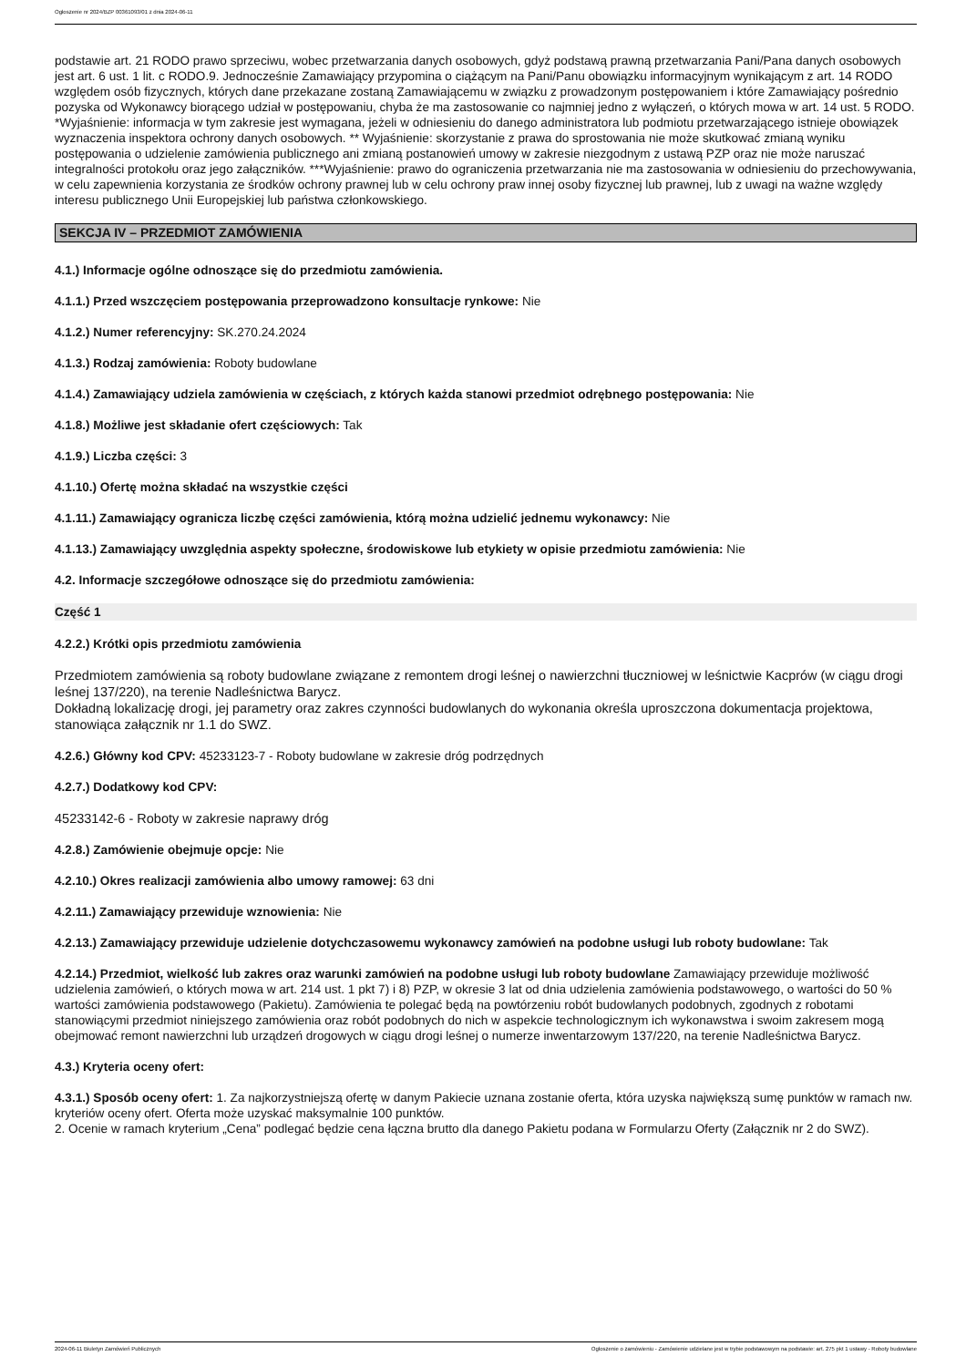Ogłoszenie nr 2024/BZP 00361093/01 z dnia 2024-06-11
podstawie art. 21 RODO prawo sprzeciwu, wobec przetwarzania danych osobowych, gdyż podstawą prawną przetwarzania Pani/Pana danych osobowych jest art. 6 ust. 1 lit. c RODO.9. Jednocześnie Zamawiający przypomina o ciążącym na Pani/Panu obowiązku informacyjnym wynikającym z art. 14 RODO względem osób fizycznych, których dane przekazane zostaną Zamawiającemu w związku z prowadzonym postępowaniem i które Zamawiający pośrednio pozyska od Wykonawcy biorącego udział w postępowaniu, chyba że ma zastosowanie co najmniej jedno z wyłączeń, o których mowa w art. 14 ust. 5 RODO. *Wyjaśnienie: informacja w tym zakresie jest wymagana, jeżeli w odniesieniu do danego administratora lub podmiotu przetwarzającego istnieje obowiązek wyznaczenia inspektora ochrony danych osobowych. ** Wyjaśnienie: skorzystanie z prawa do sprostowania nie może skutkować zmianą wyniku postępowania o udzielenie zamówienia publicznego ani zmianą postanowień umowy w zakresie niezgodnym z ustawą PZP oraz nie może naruszać integralności protokołu oraz jego załączników. ***Wyjaśnienie: prawo do ograniczenia przetwarzania nie ma zastosowania w odniesieniu do przechowywania, w celu zapewnienia korzystania ze środków ochrony prawnej lub w celu ochrony praw innej osoby fizycznej lub prawnej, lub z uwagi na ważne względy interesu publicznego Unii Europejskiej lub państwa członkowskiego.
SEKCJA IV – PRZEDMIOT ZAMÓWIENIA
4.1.) Informacje ogólne odnoszące się do przedmiotu zamówienia.
4.1.1.) Przed wszczęciem postępowania przeprowadzono konsultacje rynkowe: Nie
4.1.2.) Numer referencyjny: SK.270.24.2024
4.1.3.) Rodzaj zamówienia: Roboty budowlane
4.1.4.) Zamawiający udziela zamówienia w częściach, z których każda stanowi przedmiot odrębnego postępowania: Nie
4.1.8.) Możliwe jest składanie ofert częściowych: Tak
4.1.9.) Liczba części: 3
4.1.10.) Ofertę można składać na wszystkie części
4.1.11.) Zamawiający ogranicza liczbę części zamówienia, którą można udzielić jednemu wykonawcy: Nie
4.1.13.) Zamawiający uwzględnia aspekty społeczne, środowiskowe lub etykiety w opisie przedmiotu zamówienia: Nie
4.2. Informacje szczegółowe odnoszące się do przedmiotu zamówienia:
Część 1
4.2.2.) Krótki opis przedmiotu zamówienia
Przedmiotem zamówienia są roboty budowlane związane z remontem drogi leśnej o nawierzchni tłuczniowej w leśnictwie Kacprów (w ciągu drogi leśnej 137/220), na terenie Nadleśnictwa Barycz.
Dokładną lokalizację drogi, jej parametry oraz zakres czynności budowlanych do wykonania określa uproszczona dokumentacja projektowa, stanowiąca załącznik nr 1.1 do SWZ.
4.2.6.) Główny kod CPV: 45233123-7 - Roboty budowlane w zakresie dróg podrzędnych
4.2.7.) Dodatkowy kod CPV:
45233142-6 - Roboty w zakresie naprawy dróg
4.2.8.) Zamówienie obejmuje opcje: Nie
4.2.10.) Okres realizacji zamówienia albo umowy ramowej: 63 dni
4.2.11.) Zamawiający przewiduje wznowienia: Nie
4.2.13.) Zamawiający przewiduje udzielenie dotychczasowemu wykonawcy zamówień na podobne usługi lub roboty budowlane: Tak
4.2.14.) Przedmiot, wielkość lub zakres oraz warunki zamówień na podobne usługi lub roboty budowlane Zamawiający przewiduje możliwość udzielenia zamówień, o których mowa w art. 214 ust. 1 pkt 7) i 8) PZP, w okresie 3 lat od dnia udzielenia zamówienia podstawowego, o wartości do 50 % wartości zamówienia podstawowego (Pakietu). Zamówienia te polegać będą na powtórzeniu robót budowlanych podobnych, zgodnych z robotami stanowiącymi przedmiot niniejszego zamówienia oraz robót podobnych do nich w aspekcie technologicznym ich wykonawstwa i swoim zakresem mogą obejmować remont nawierzchni lub urządzeń drogowych w ciągu drogi leśnej o numerze inwentarzowym 137/220, na terenie Nadleśnictwa Barycz.
4.3.) Kryteria oceny ofert:
4.3.1.) Sposób oceny ofert: 1. Za najkorzystniejszą ofertę w danym Pakiecie uznana zostanie oferta, która uzyska największą sumę punktów w ramach nw. kryteriów oceny ofert. Oferta może uzyskać maksymalnie 100 punktów.
2. Ocenie w ramach kryterium „Cena” podlegać będzie cena łączna brutto dla danego Pakietu podana w Formularzu Oferty (Załącznik nr 2 do SWZ).
2024-06-11 Biuletyn Zamówień Publicznych Ogłoszenie o zamówieniu - Zamówienie udzielane jest w trybie podstawowym na podstawie: art. 275 pkt 1 ustawy - Roboty budowlane